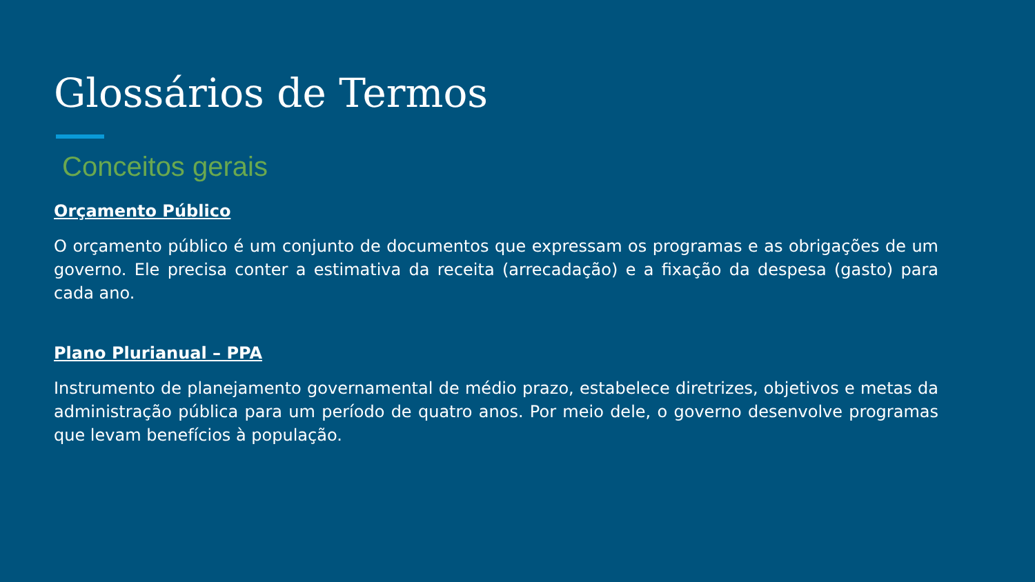Glossários de Termos
Conceitos gerais
Orçamento Público
O orçamento público é um conjunto de documentos que expressam os programas e as obrigações de um governo. Ele precisa conter a estimativa da receita (arrecadação) e a fixação da despesa (gasto) para cada ano.
Plano Plurianual – PPA
Instrumento de planejamento governamental de médio prazo, estabelece diretrizes, objetivos e metas da administração pública para um período de quatro anos. Por meio dele, o governo desenvolve programas que levam benefícios à população.